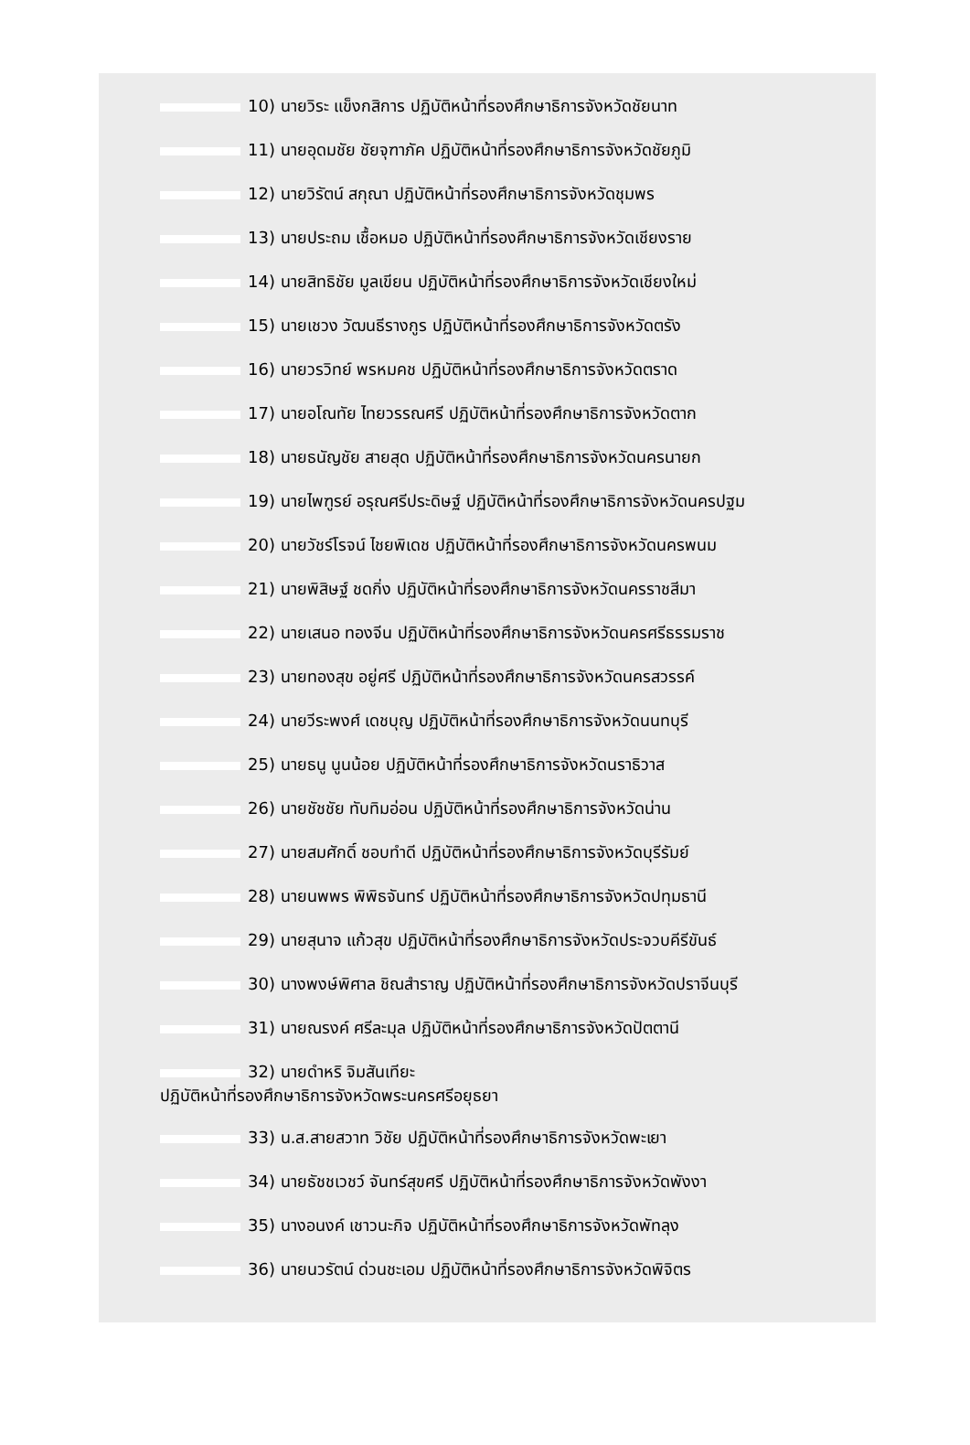10) นายวิระ แข็งกสิการ ปฏิบัติหน้าที่รองศึกษาธิการจังหวัดชัยนาท
11) นายอุดมชัย ชัยจุฑาภัค ปฏิบัติหน้าที่รองศึกษาธิการจังหวัดชัยภูมิ
12) นายวิรัตน์ สกุณา ปฏิบัติหน้าที่รองศึกษาธิการจังหวัดชุมพร
13) นายประถม เชื้อหมอ ปฏิบัติหน้าที่รองศึกษาธิการจังหวัดเชียงราย
14) นายสิทธิชัย มูลเขียน ปฏิบัติหน้าที่รองศึกษาธิการจังหวัดเชียงใหม่
15) นายเชวง วัฒนธีรางกูร ปฏิบัติหน้าที่รองศึกษาธิการจังหวัดตรัง
16) นายวรวิทย์ พรหมคช ปฏิบัติหน้าที่รองศึกษาธิการจังหวัดตราด
17) นายอโณทัย ไทยวรรณศรี ปฏิบัติหน้าที่รองศึกษาธิการจังหวัดตาก
18) นายธนัญชัย สายสุด ปฏิบัติหน้าที่รองศึกษาธิการจังหวัดนครนายก
19) นายไพฑูรย์ อรุณศรีประดิษฐ์ ปฏิบัติหน้าที่รองศึกษาธิการจังหวัดนครปฐม
20) นายวัชร์โรจน์ ไชยพิเดช ปฏิบัติหน้าที่รองศึกษาธิการจังหวัดนครพนม
21) นายพิสิษฐ์ ชดกิ่ง ปฏิบัติหน้าที่รองศึกษาธิการจังหวัดนครราชสีมา
22) นายเสนอ ทองจีน ปฏิบัติหน้าที่รองศึกษาธิการจังหวัดนครศรีธรรมราช
23) นายทองสุข อยู่ศรี ปฏิบัติหน้าที่รองศึกษาธิการจังหวัดนครสวรรค์
24) นายวีระพงศ์ เดชบุญ ปฏิบัติหน้าที่รองศึกษาธิการจังหวัดนนทบุรี
25) นายธนู นูนน้อย ปฏิบัติหน้าที่รองศึกษาธิการจังหวัดนราธิวาส
26) นายชัชชัย ทับทิมอ่อน ปฏิบัติหน้าที่รองศึกษาธิการจังหวัดน่าน
27) นายสมศักดิ์ ชอบทำดี ปฏิบัติหน้าที่รองศึกษาธิการจังหวัดบุรีรัมย์
28) นายนพพร พิพิธจันทร์ ปฏิบัติหน้าที่รองศึกษาธิการจังหวัดปทุมธานี
29) นายสุนาจ แก้วสุข ปฏิบัติหน้าที่รองศึกษาธิการจังหวัดประจวบคีรีขันธ์
30) นางพงษ์พิศาล ชิณสำราญ ปฏิบัติหน้าที่รองศึกษาธิการจังหวัดปราจีนบุรี
31) นายณรงค์ ศรีละมุล ปฏิบัติหน้าที่รองศึกษาธิการจังหวัดปัตตานี
32) นายดำหริ จิมสันเทียะ
ปฏิบัติหน้าที่รองศึกษาธิการจังหวัดพระนครศรีอยุธยา
33) น.ส.สายสวาท วิชัย ปฏิบัติหน้าที่รองศึกษาธิการจังหวัดพะเยา
34) นายธัชชเวชว์ จันทร์สุขศรี ปฏิบัติหน้าที่รองศึกษาธิการจังหวัดพังงา
35) นางอนงค์ เชาวนะกิจ ปฏิบัติหน้าที่รองศึกษาธิการจังหวัดพัทลุง
36) นายนวรัตน์ ด่วนชะเอม ปฏิบัติหน้าที่รองศึกษาธิการจังหวัดพิจิตร